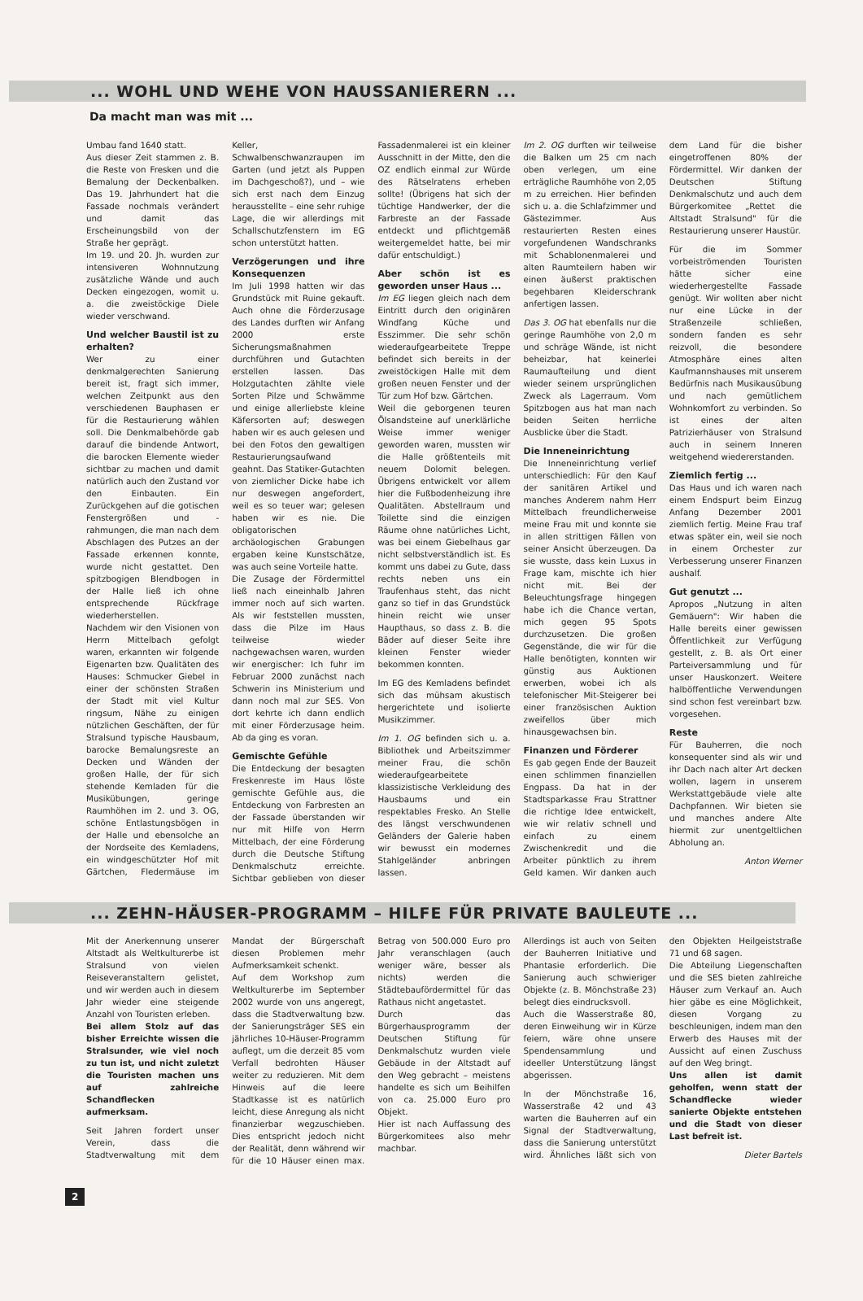... WOHL UND WEHE VON HAUSSANIERERN ...
Da macht man was mit ...
Umbau fand 1640 statt.
Aus dieser Zeit stammen z. B. die Reste von Fresken und die Bemalung der Deckenbalken. Das 19. Jahrhundert hat die Fassade nochmals verändert und damit das Erscheinungsbild von der Straße her geprägt.
Im 19. und 20. Jh. wurden zur intensiveren Wohnnutzung zusätzliche Wände und auch Decken eingezogen, womit u. a. die zweistöckige Diele wieder verschwand.
Und welcher Baustil ist zu erhalten?
Wer zu einer denkmalgerechten Sanierung bereit ist, fragt sich immer, welchen Zeitpunkt aus den verschiedenen Bauphasen er für die Restaurierung wählen soll. Die Denkmalbehörde gab darauf die bindende Antwort, die barocken Elemente wieder sichtbar zu machen und damit natürlich auch den Zustand vor den Einbauten. Ein Zurückgehen auf die gotischen Fenstergrößen und -rahmungen, die man nach dem Abschlagen des Putzes an der Fassade erkennen konnte, wurde nicht gestattet. Den spitzbogigen Blendbogen in der Halle ließ ich ohne entsprechende Rückfrage wiederherstellen.
Nachdem wir den Visionen von Herrn Mittelbach gefolgt waren, erkannten wir folgende Eigenarten bzw. Qualitäten des Hauses: Schmucker Giebel in einer der schönsten Straßen der Stadt mit viel Kultur ringsum, Nähe zu einigen nützlichen Geschäften, der für Stralsund typische Hausbaum, barocke Bemalungsreste an Decken und Wänden der großen Halle, der für sich stehende Kemladen für die Musikübungen, geringe Raumhöhen im 2. und 3. OG, schöne Entlastungsbögen in der Halle und ebensolche an der Nordseite des Kemladens, ein windgeschützter Hof mit Gärtchen, Fledermäuse im Keller, Schwalbenschwanzraupen im Garten (und jetzt als Puppen im Dachgeschoß?), und – wie sich erst nach dem Einzug herausstellte – eine sehr ruhige Lage, die wir allerdings mit Schallschutzfenstern im EG schon unterstützt hatten.
Verzögerungen und ihre Konsequenzen
Im Juli 1998 hatten wir das Grundstück mit Ruine gekauft. Auch ohne die Förderzusage des Landes durften wir Anfang 2000 erste Sicherungsmaßnahmen durchführen und Gutachten erstellen lassen. Das Holzgutachten zählte viele Sorten Pilze und Schwämme und einige allerliebste kleine Käfersorten auf; deswegen haben wir es auch gelesen und bei den Fotos den gewaltigen Restaurierungsaufwand geahnt. Das Statiker-Gutachten von ziemlicher Dicke habe ich nur deswegen angefordert, weil es so teuer war; gelesen haben wir es nie. Die obligatorischen archäologischen Grabungen ergaben keine Kunstschätze, was auch seine Vorteile hatte.
Die Zusage der Fördermittel ließ nach eineinhalb Jahren immer noch auf sich warten. Als wir feststellen mussten, dass die Pilze im Haus teilweise wieder nachgewachsen waren, wurden wir energischer: Ich fuhr im Februar 2000 zunächst nach Schwerin ins Ministerium und dann noch mal zur SES. Von dort kehrte ich dann endlich mit einer Förderzusage heim. Ab da ging es voran.
Gemischte Gefühle
Die Entdeckung der besagten Freskenreste im Haus löste gemischte Gefühle aus, die Entdeckung von Farbresten an der Fassade überstanden wir nur mit Hilfe von Herrn Mittelbach, der eine Förderung durch die Deutsche Stiftung Denkmalschutz erreichte. Sichtbar geblieben von dieser Fassadenmalerei ist ein kleiner Ausschnitt in der Mitte, den die OZ endlich einmal zur Würde des Rätselratens erheben sollte! (Übrigens hat sich der tüchtige Handwerker, der die Farbreste an der Fassade entdeckt und pflichtgemäß weitergemeldet hatte, bei mir dafür entschuldigt.)
Aber schön ist es geworden unser Haus ...
Im EG liegen gleich nach dem Eintritt durch den originären Windfang Küche und Esszimmer. Die sehr schön wiederaufgearbeitete Treppe befindet sich bereits in der zweistöckigen Halle mit dem großen neuen Fenster und der Tür zum Hof bzw. Gärtchen.
Weil die geborgenen teuren Ölsandsteine auf unerklärliche Weise immer weniger geworden waren, mussten wir die Halle größtenteils mit neuem Dolomit belegen. Übrigens entwickelt vor allem hier die Fußbodenheizung ihre Qualitäten. Abstellraum und Toilette sind die einzigen Räume ohne natürliches Licht, was bei einem Giebelhaus gar nicht selbstverständlich ist. Es kommt uns dabei zu Gute, dass rechts neben uns ein Traufenhaus steht, das nicht ganz so tief in das Grundstück hinein reicht wie unser Haupthaus, so dass z. B. die Bäder auf dieser Seite ihre kleinen Fenster wieder bekommen konnten.
Im EG des Kemladens befindet sich das mühsam akustisch hergerichtete und isolierte Musikzimmer.
Im 1. OG befinden sich u. a. Bibliothek und Arbeitszimmer meiner Frau, die schön wiederaufgearbeitete klassizistische Verkleidung des Hausbaums und ein respektables Fresko. An Stelle des längst verschwundenen Geländers der Galerie haben wir bewusst ein modernes Stahlgeländer anbringen lassen.
Im 2. OG durften wir teilweise die Balken um 25 cm nach oben verlegen, um eine erträgliche Raumhöhe von 2,05 m zu erreichen. Hier befinden sich u. a. die Schlafzimmer und Gästezimmer. Aus restaurierten Resten eines vorgefundenen Wandschranks mit Schablonenmalerei und alten Raumteilern haben wir einen äußerst praktischen begehbaren Kleiderschrank anfertigen lassen.
Das 3. OG hat ebenfalls nur die geringe Raumhöhe von 2,0 m und schräge Wände, ist nicht beheizbar, hat keinerlei Raumaufteilung und dient wieder seinem ursprünglichen Zweck als Lagerraum. Vom Spitzbogen aus hat man nach beiden Seiten herrliche Ausblicke über die Stadt.
Die Inneneinrichtung
Die Inneneinrichtung verlief unterschiedlich: Für den Kauf der sanitären Artikel und manches Anderem nahm Herr Mittelbach freundlicherweise meine Frau mit und konnte sie in allen strittigen Fällen von seiner Ansicht überzeugen. Da sie wusste, dass kein Luxus in Frage kam, mischte ich hier nicht mit. Bei der Beleuchtungsfrage hingegen habe ich die Chance vertan, mich gegen 95 Spots durchzusetzen. Die großen Gegenstände, die wir für die Halle benötigten, konnten wir günstig aus Auktionen erwerben, wobei ich als telefonischer Mit-Steigerer bei einer französischen Auktion zweifellos über mich hinausgewachsen bin.
Finanzen und Förderer
Es gab gegen Ende der Bauzeit einen schlimmen finanziellen Engpass. Da hat in der Stadtsparkasse Frau Strattner die richtige Idee entwickelt, wie wir relativ schnell und einfach zu einem Zwischenkredit und die Arbeiter pünktlich zu ihrem Geld kamen. Wir danken auch dem Land für die bisher eingetroffenen 80% der Fördermittel. Wir danken der Deutschen Stiftung Denkmalschutz und auch dem Bürgerkomitee „Rettet die Altstadt Stralsund" für die Restaurierung unserer Haustür.
Für die im Sommer vorbeiströmenden Touristen hätte sicher eine wiederhergestellte Fassade genügt. Wir wollten aber nicht nur eine Lücke in der Straßenzeile schließen, sondern fanden es sehr reizvoll, die besondere Atmosphäre eines alten Kaufmannshauses mit unserem Bedürfnis nach Musikausübung und nach gemütlichem Wohnkomfort zu verbinden. So ist eines der alten Patrizierhäuser von Stralsund auch in seinem Inneren weitgehend wiedererstanden.
Ziemlich fertig ...
Das Haus und ich waren nach einem Endspurt beim Einzug Anfang Dezember 2001 ziemlich fertig. Meine Frau traf etwas später ein, weil sie noch in einem Orchester zur Verbesserung unserer Finanzen aushalf.
Gut genutzt ...
Apropos „Nutzung in alten Gemäuern": Wir haben die Halle bereits einer gewissen Öffentlichkeit zur Verfügung gestellt, z. B. als Ort einer Parteiversammlung und für unser Hauskonzert. Weitere halböffentliche Verwendungen sind schon fest vereinbart bzw. vorgesehen.
Reste
Für Bauherren, die noch konsequenter sind als wir und ihr Dach nach alter Art decken wollen, lagern in unserem Werkstattgebäude viele alte Dachpfannen. Wir bieten sie und manches andere Alte hiermit zur unentgeltlichen Abholung an.
Anton Werner
... ZEHN-HÄUSER-PROGRAMM – HILFE FÜR PRIVATE BAULEUTE ...
Mit der Anerkennung unserer Altstadt als Weltkulturerbe ist Stralsund von vielen Reiseveranstaltern gelistet, und wir werden auch in diesem Jahr wieder eine steigende Anzahl von Touristen erleben.
Bei allem Stolz auf das bisher Erreichte wissen die Stralsunder, wie viel noch zu tun ist, und nicht zuletzt die Touristen machen uns auf zahlreiche Schandflecken aufmerksam.
Seit Jahren fordert unser Verein, dass die Stadtverwaltung mit dem Mandat der Bürgerschaft diesen Problemen mehr Aufmerksamkeit schenkt.
Auf dem Workshop zum Weltkulturerbe im September 2002 wurde von uns angeregt, dass die Stadtverwaltung bzw. der Sanierungsträger SES ein jährliches 10-Häuser-Programm auflegt, um die derzeit 85 vom Verfall bedrohten Häuser weiter zu reduzieren. Mit dem Hinweis auf die leere Stadtkasse ist es natürlich leicht, diese Anregung als nicht finanzierbar wegzuschieben. Dies entspricht jedoch nicht der Realität, denn während wir für die 10 Häuser einen max. Betrag von 500.000 Euro pro Jahr veranschlagen (auch weniger wäre, besser als nichts) werden die Städtebaufördermittel für das Rathaus nicht angetastet.
Durch das Bürgerhausprogramm der Deutschen Stiftung für Denkmalschutz wurden viele Gebäude in der Altstadt auf den Weg gebracht – meistens handelte es sich um Beihilfen von ca. 25.000 Euro pro Objekt.
Hier ist nach Auffassung des Bürgerkomitees also mehr machbar.
Allerdings ist auch von Seiten der Bauherren Initiative und Phantasie erforderlich. Die Sanierung auch schwieriger Objekte (z. B. Mönchstraße 23) belegt dies eindrucksvoll.
Auch die Wasserstraße 80, deren Einweihung wir in Kürze feiern, wäre ohne unsere Spendensammlung und ideeller Unterstützung längst abgerissen.
In der Mönchstraße 16, Wasserstraße 42 und 43 warten die Bauherren auf ein Signal der Stadtverwaltung, dass die Sanierung unterstützt wird. Ähnliches läßt sich von den Objekten Heilgeiststraße 71 und 68 sagen.
Die Abteilung Liegenschaften und die SES bieten zahlreiche Häuser zum Verkauf an. Auch hier gäbe es eine Möglichkeit, diesen Vorgang zu beschleunigen, indem man den Erwerb des Hauses mit der Aussicht auf einen Zuschuss auf den Weg bringt.
Uns allen ist damit geholfen, wenn statt der Schandflecke wieder sanierte Objekte entstehen und die Stadt von dieser Last befreit ist.
Dieter Bartels
2